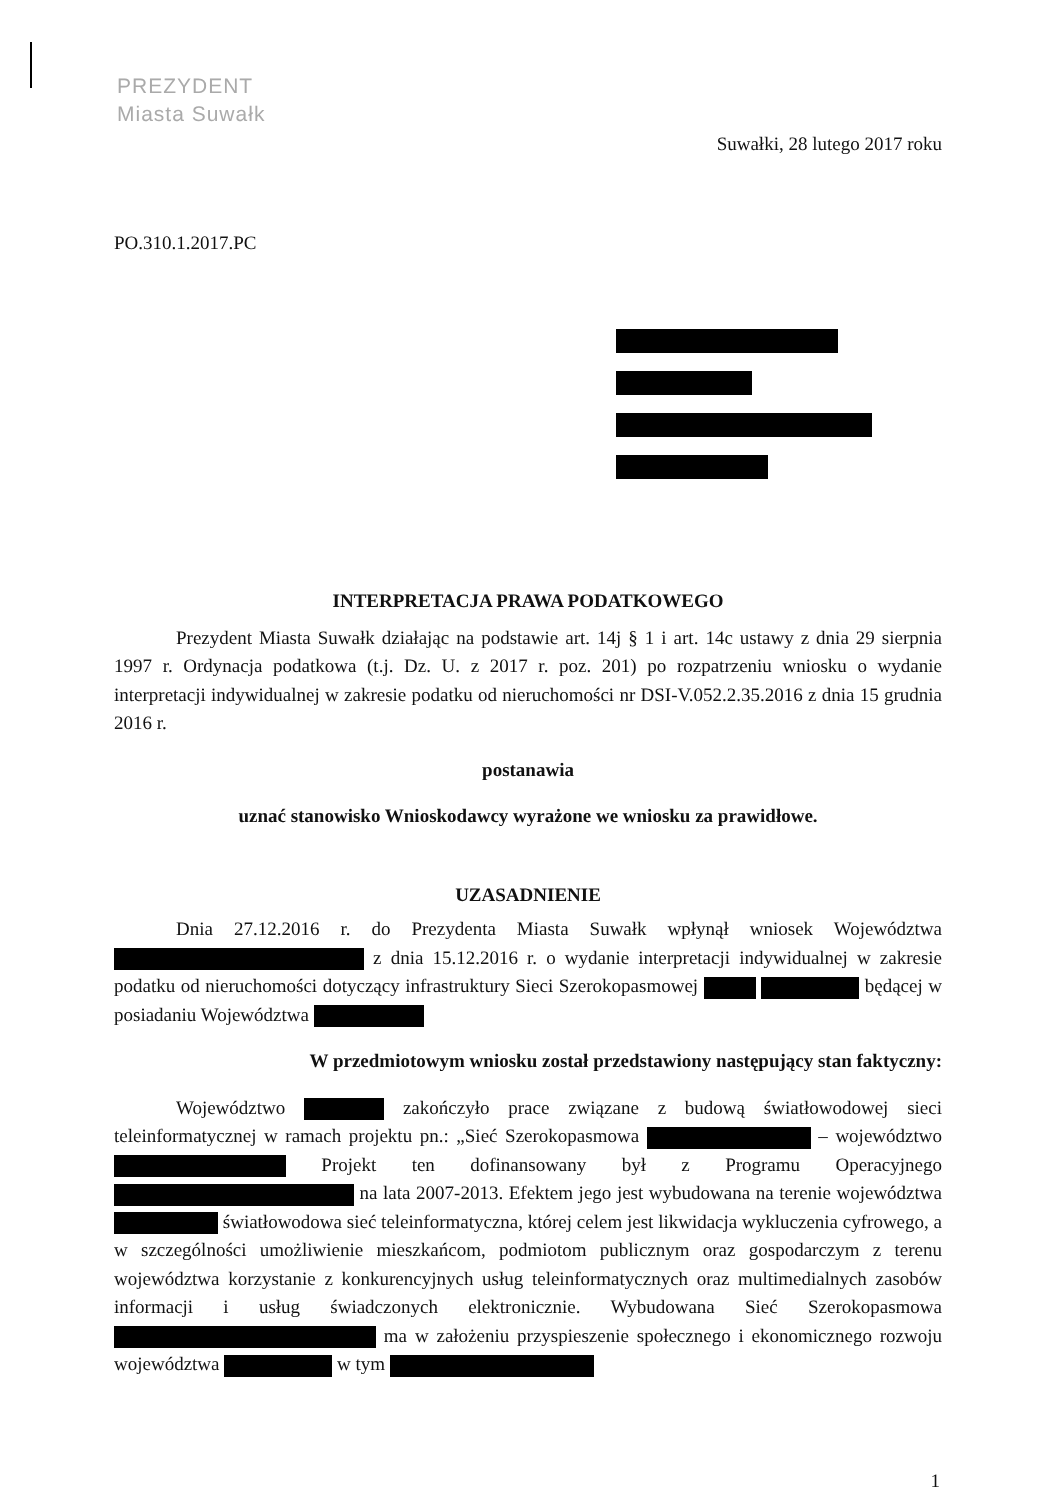PREZYDENT
Miasta Suwałk
Suwałki, 28 lutego 2017 roku
PO.310.1.2017.PC
INTERPRETACJA PRAWA PODATKOWEGO
Prezydent Miasta Suwałk działając na podstawie art. 14j § 1 i art. 14c ustawy z dnia 29 sierpnia 1997 r. Ordynacja podatkowa (t.j. Dz. U. z 2017 r. poz. 201) po rozpatrzeniu wniosku o wydanie interpretacji indywidualnej w zakresie podatku od nieruchomości nr DSI-V.052.2.35.2016 z dnia 15 grudnia 2016 r.
postanawia
uznać stanowisko Wnioskodawcy wyrażone we wniosku za prawidłowe.
UZASADNIENIE
Dnia 27.12.2016 r. do Prezydenta Miasta Suwałk wpłynął wniosek Województwa z dnia 15.12.2016 r. o wydanie interpretacji indywidualnej w zakresie podatku od nieruchomości dotyczący infrastruktury Sieci Szerokopasmowej będącej w posiadaniu Województwa
W przedmiotowym wniosku został przedstawiony następujący stan faktyczny:
Województwo zakończyło prace związane z budową światłowodowej sieci teleinformatycznej w ramach projektu pn.: „Sieć Szerokopasmowa – województwo Projekt ten dofinansowany był z Programu Operacyjnego na lata 2007-2013. Efektem jego jest wybudowana na terenie województwa światłowodowa sieć teleinformatyczna, której celem jest likwidacja wykluczenia cyfrowego, a w szczególności umożliwienie mieszkańcom, podmiotom publicznym oraz gospodarczym z terenu województwa korzystanie z konkurencyjnych usług teleinformatycznych oraz multimedialnych zasobów informacji i usług świadczonych elektronicznie. Wybudowana Sieć Szerokopasmowa ma w założeniu przyspieszenie społecznego i ekonomicznego rozwoju województwa w tym
1